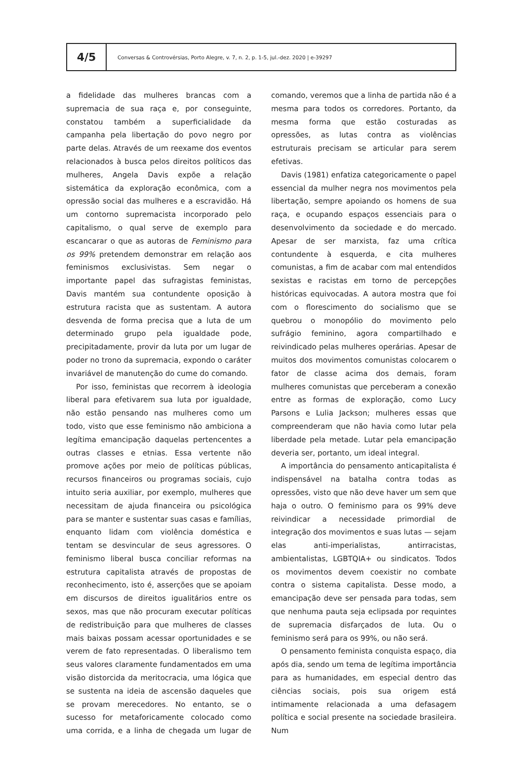4/5
Conversas & Controvérsias, Porto Alegre, v. 7, n. 2, p. 1-5, jul.-dez. 2020 | e-39297
a fidelidade das mulheres brancas com a supremacia de sua raça e, por conseguinte, constatou também a superficialidade da campanha pela libertação do povo negro por parte delas. Através de um reexame dos eventos relacionados à busca pelos direitos políticos das mulheres, Angela Davis expõe a relação sistemática da exploração econômica, com a opressão social das mulheres e a escravidão. Há um contorno supremacista incorporado pelo capitalismo, o qual serve de exemplo para escancarar o que as autoras de Feminismo para os 99% pretendem demonstrar em relação aos feminismos exclusivistas. Sem negar o importante papel das sufragistas feministas, Davis mantém sua contundente oposição à estrutura racista que as sustentam. A autora desvenda de forma precisa que a luta de um determinado grupo pela igualdade pode, precipitadamente, provir da luta por um lugar de poder no trono da supremacia, expondo o caráter invariável de manutenção do cume do comando.
Por isso, feministas que recorrem à ideologia liberal para efetivarem sua luta por igualdade, não estão pensando nas mulheres como um todo, visto que esse feminismo não ambiciona a legítima emancipação daquelas pertencentes a outras classes e etnias. Essa vertente não promove ações por meio de políticas públicas, recursos financeiros ou programas sociais, cujo intuito seria auxiliar, por exemplo, mulheres que necessitam de ajuda financeira ou psicológica para se manter e sustentar suas casas e famílias, enquanto lidam com violência doméstica e tentam se desvincular de seus agressores. O feminismo liberal busca conciliar reformas na estrutura capitalista através de propostas de reconhecimento, isto é, asserções que se apoiam em discursos de direitos igualitários entre os sexos, mas que não procuram executar políticas de redistribuição para que mulheres de classes mais baixas possam acessar oportunidades e se verem de fato representadas. O liberalismo tem seus valores claramente fundamentados em uma visão distorcida da meritocracia, uma lógica que se sustenta na ideia de ascensão daqueles que se provam merecedores. No entanto, se o sucesso for metaforicamente colocado como uma corrida, e a linha de chegada um lugar de comando, veremos que a linha de partida não é a mesma para todos os corredores. Portanto, da mesma forma que estão costuradas as opressões, as lutas contra as violências estruturais precisam se articular para serem efetivas.
Davis (1981) enfatiza categoricamente o papel essencial da mulher negra nos movimentos pela libertação, sempre apoiando os homens de sua raça, e ocupando espaços essenciais para o desenvolvimento da sociedade e do mercado. Apesar de ser marxista, faz uma crítica contundente à esquerda, e cita mulheres comunistas, a fim de acabar com mal entendidos sexistas e racistas em torno de percepções históricas equivocadas. A autora mostra que foi com o florescimento do socialismo que se quebrou o monopólio do movimento pelo sufrágio feminino, agora compartilhado e reivindicado pelas mulheres operárias. Apesar de muitos dos movimentos comunistas colocarem o fator de classe acima dos demais, foram mulheres comunistas que perceberam a conexão entre as formas de exploração, como Lucy Parsons e Lulia Jackson; mulheres essas que compreenderam que não havia como lutar pela liberdade pela metade. Lutar pela emancipação deveria ser, portanto, um ideal integral.
A importância do pensamento anticapitalista é indispensável na batalha contra todas as opressões, visto que não deve haver um sem que haja o outro. O feminismo para os 99% deve reivindicar a necessidade primordial de integração dos movimentos e suas lutas — sejam elas anti-imperialistas, antirracistas, ambientalistas, LGBTQIA+ ou sindicatos. Todos os movimentos devem coexistir no combate contra o sistema capitalista. Desse modo, a emancipação deve ser pensada para todas, sem que nenhuma pauta seja eclipsada por requintes de supremacia disfarçados de luta. Ou o feminismo será para os 99%, ou não será.
O pensamento feminista conquista espaço, dia após dia, sendo um tema de legítima importância para as humanidades, em especial dentro das ciências sociais, pois sua origem está intimamente relacionada a uma defasagem política e social presente na sociedade brasileira. Num